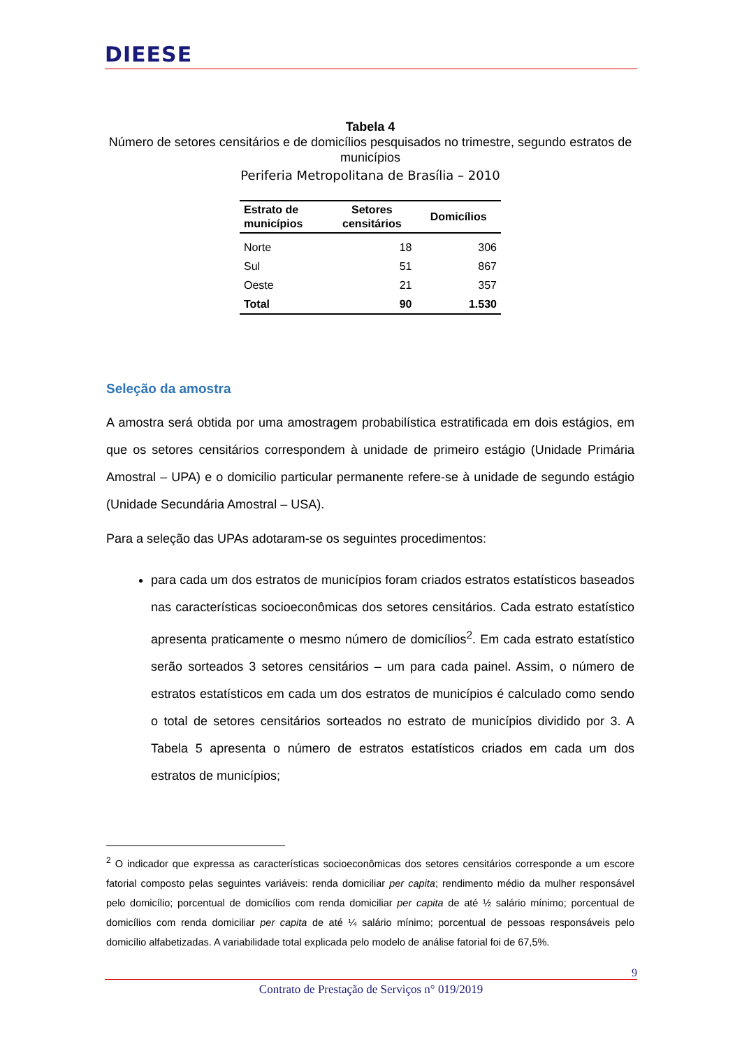DIEESE
Tabela 4
Número de setores censitários e de domicílios pesquisados no trimestre, segundo estratos de municípios
Periferia Metropolitana de Brasília – 2010
| Estrato de municípios | Setores censitários | Domicílios |
| --- | --- | --- |
| Norte | 18 | 306 |
| Sul | 51 | 867 |
| Oeste | 21 | 357 |
| Total | 90 | 1.530 |
Seleção da amostra
A amostra será obtida por uma amostragem probabilística estratificada em dois estágios, em que os setores censitários correspondem à unidade de primeiro estágio (Unidade Primária Amostral – UPA) e o domicilio particular permanente refere-se à unidade de segundo estágio (Unidade Secundária Amostral – USA).
Para a seleção das UPAs adotaram-se os seguintes procedimentos:
para cada um dos estratos de municípios foram criados estratos estatísticos baseados nas características socioeconômicas dos setores censitários. Cada estrato estatístico apresenta praticamente o mesmo número de domicílios<sup>2</sup>. Em cada estrato estatístico serão sorteados 3 setores censitários – um para cada painel. Assim, o número de estratos estatísticos em cada um dos estratos de municípios é calculado como sendo o total de setores censitários sorteados no estrato de municípios dividido por 3. A Tabela 5 apresenta o número de estratos estatísticos criados em cada um dos estratos de municípios;
<sup>2</sup> O indicador que expressa as características socioeconômicas dos setores censitários corresponde a um escore fatorial composto pelas seguintes variáveis: renda domiciliar per capita; rendimento médio da mulher responsável pelo domicílio; porcentual de domicílios com renda domiciliar per capita de até ½ salário mínimo; porcentual de domicílios com renda domiciliar per capita de até ¼ salário mínimo; porcentual de pessoas responsáveis pelo domicílio alfabetizadas. A variabilidade total explicada pelo modelo de análise fatorial foi de 67,5%.
9
Contrato de Prestação de Serviços n° 019/2019